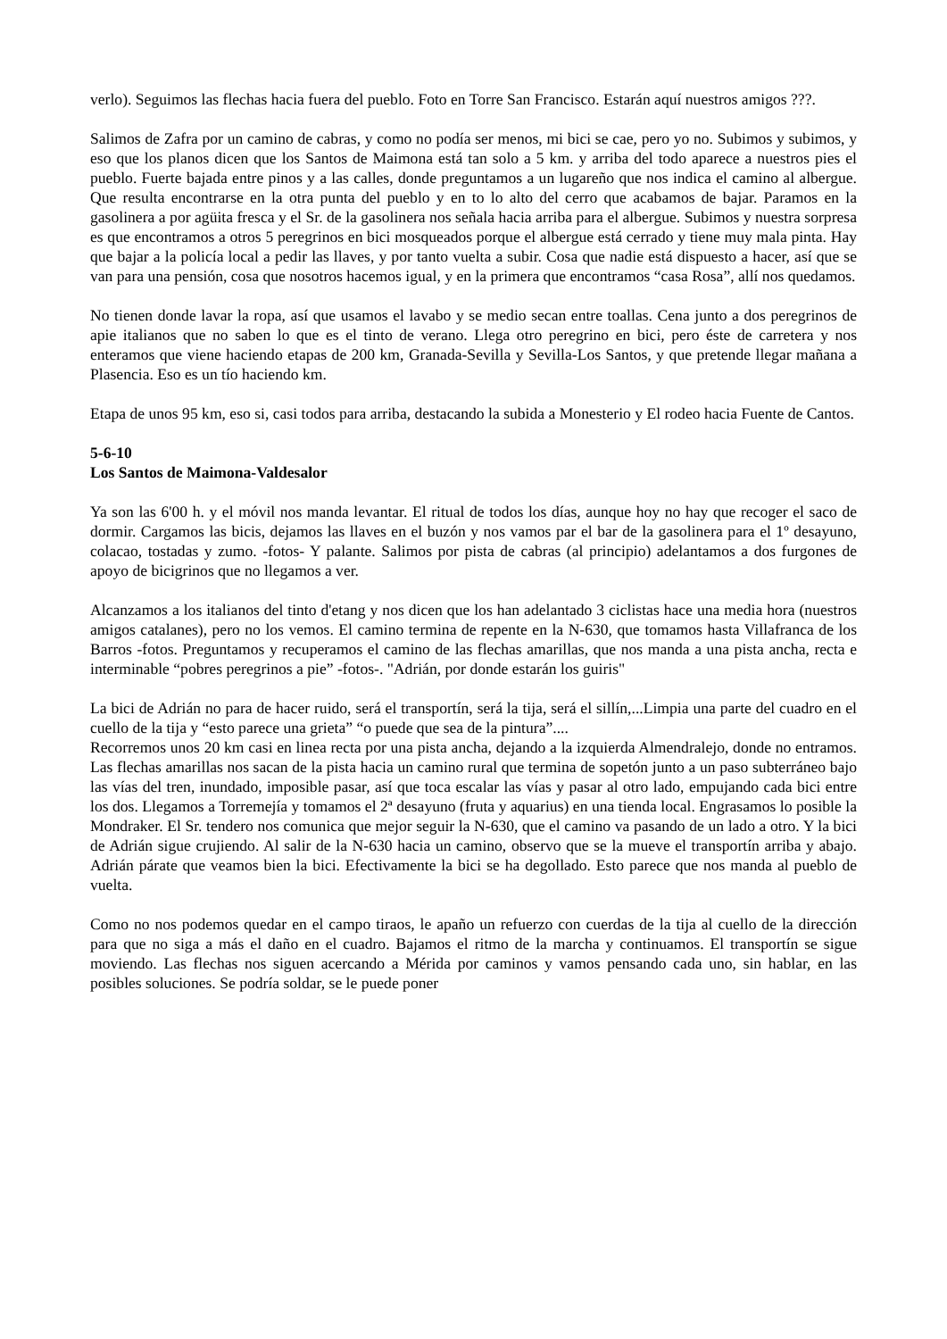verlo). Seguimos las flechas hacia fuera del pueblo. Foto en Torre San Francisco. Estarán aquí nuestros amigos ???.
Salimos de Zafra por un camino de cabras, y como no podía ser menos, mi bici se cae, pero yo no. Subimos y subimos, y eso que los planos dicen que los Santos de Maimona está tan solo a 5 km. y arriba del todo aparece a nuestros pies el pueblo. Fuerte bajada entre pinos y a las calles, donde preguntamos a un lugareño que nos indica el camino al albergue. Que resulta encontrarse en la otra punta del pueblo y en to lo alto del cerro que acabamos de bajar. Paramos en la gasolinera a por agüita fresca y el Sr. de la gasolinera nos señala hacia arriba para el albergue. Subimos y nuestra sorpresa es que encontramos a otros 5 peregrinos en bici mosqueados porque el albergue está cerrado y tiene muy mala pinta. Hay que bajar a la policía local a pedir las llaves, y por tanto vuelta a subir. Cosa que nadie está dispuesto a hacer, así que se van para una pensión, cosa que nosotros hacemos igual, y en la primera que encontramos “casa Rosa”, allí nos quedamos.
No tienen donde lavar la ropa, así que usamos el lavabo y se medio secan entre toallas. Cena junto a dos peregrinos de apie italianos que no saben lo que es el tinto de verano. Llega otro peregrino en bici, pero éste de carretera y nos enteramos que viene haciendo etapas de 200 km, Granada-Sevilla y Sevilla-Los Santos, y que pretende llegar mañana a Plasencia. Eso es un tío haciendo km.
Etapa de unos 95 km, eso si, casi todos para arriba, destacando la subida a Monesterio y El rodeo hacia Fuente de Cantos.
5-6-10
Los Santos de Maimona-Valdesalor
Ya son las 6'00 h. y el móvil nos manda levantar. El ritual de todos los días, aunque hoy no hay que recoger el saco de dormir. Cargamos las bicis, dejamos las llaves en el buzón y nos vamos par el bar de la gasolinera para el 1º desayuno, colacao, tostadas y zumo. -fotos- Y palante. Salimos por pista de cabras (al principio) adelantamos a dos furgones de apoyo de bicigrinos que no llegamos a ver.
Alcanzamos a los italianos del tinto d'etang y nos dicen que los han adelantado 3 ciclistas hace una media hora (nuestros amigos catalanes), pero no los vemos. El camino termina de repente en la N-630, que tomamos hasta Villafranca de los Barros -fotos. Preguntamos y recuperamos el camino de las flechas amarillas, que nos manda a una pista ancha, recta e interminable “pobres peregrinos a pie” -fotos-. "Adrián, por donde estarán los guiris"
La bici de Adrián no para de hacer ruido, será el transportín, será la tija, será el sillín,...Limpia una parte del cuadro en el cuello de la tija y “esto parece una grieta” “o puede que sea de la pintura”....
Recorremos unos 20 km casi en linea recta por una pista ancha, dejando a la izquierda Almendralejo, donde no entramos. Las flechas amarillas nos sacan de la pista hacia un camino rural que termina de sopetón junto a un paso subterráneo bajo las vías del tren, inundado, imposible pasar, así que toca escalar las vías y pasar al otro lado, empujando cada bici entre los dos. Llegamos a Torremejía y tomamos el 2ª desayuno (fruta y aquarius) en una tienda local. Engrasamos lo posible la Mondraker. El Sr. tendero nos comunica que mejor seguir la N-630, que el camino va pasando de un lado a otro. Y la bici de Adrián sigue crujiendo. Al salir de la N-630 hacia un camino, observo que se la mueve el transportín arriba y abajo. Adrián párate que veamos bien la bici. Efectivamente la bici se ha degollado. Esto parece que nos manda al pueblo de vuelta.
Como no nos podemos quedar en el campo tiraos, le apaño un refuerzo con cuerdas de la tija al cuello de la dirección para que no siga a más el daño en el cuadro. Bajamos el ritmo de la marcha y continuamos. El transportín se sigue moviendo. Las flechas nos siguen acercando a Mérida por caminos y vamos pensando cada uno, sin hablar, en las posibles soluciones. Se podría soldar, se le puede poner